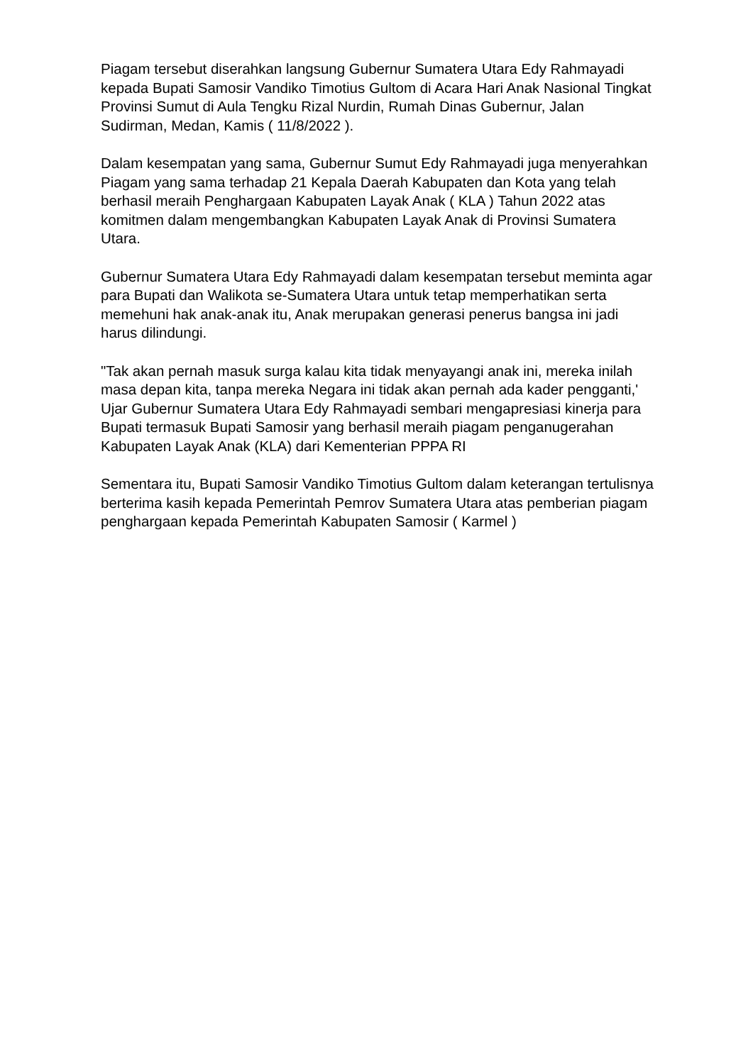Piagam tersebut diserahkan langsung Gubernur Sumatera Utara Edy Rahmayadi kepada Bupati Samosir Vandiko Timotius Gultom di Acara Hari Anak Nasional Tingkat Provinsi Sumut di Aula Tengku Rizal Nurdin, Rumah Dinas Gubernur, Jalan Sudirman, Medan, Kamis ( 11/8/2022 ).
Dalam kesempatan yang sama, Gubernur Sumut Edy Rahmayadi juga menyerahkan Piagam yang sama terhadap 21 Kepala Daerah Kabupaten dan Kota yang telah berhasil meraih Penghargaan Kabupaten Layak Anak ( KLA ) Tahun 2022 atas komitmen dalam mengembangkan Kabupaten Layak Anak di Provinsi Sumatera Utara.
Gubernur Sumatera Utara Edy Rahmayadi dalam kesempatan tersebut meminta agar para Bupati dan Walikota se-Sumatera Utara untuk tetap memperhatikan serta memehuni hak anak-anak itu, Anak merupakan generasi penerus bangsa ini jadi harus dilindungi.
"Tak akan pernah masuk surga kalau kita tidak menyayangi anak ini, mereka inilah masa depan kita, tanpa mereka Negara ini tidak akan pernah ada kader pengganti,' Ujar Gubernur Sumatera Utara Edy Rahmayadi sembari mengapresiasi kinerja para Bupati termasuk Bupati Samosir yang berhasil meraih piagam penganugerahan Kabupaten Layak Anak (KLA) dari Kementerian PPPA RI
Sementara itu, Bupati Samosir Vandiko Timotius Gultom dalam keterangan tertulisnya berterima kasih kepada Pemerintah Pemrov Sumatera Utara atas pemberian piagam penghargaan kepada Pemerintah Kabupaten Samosir ( Karmel )